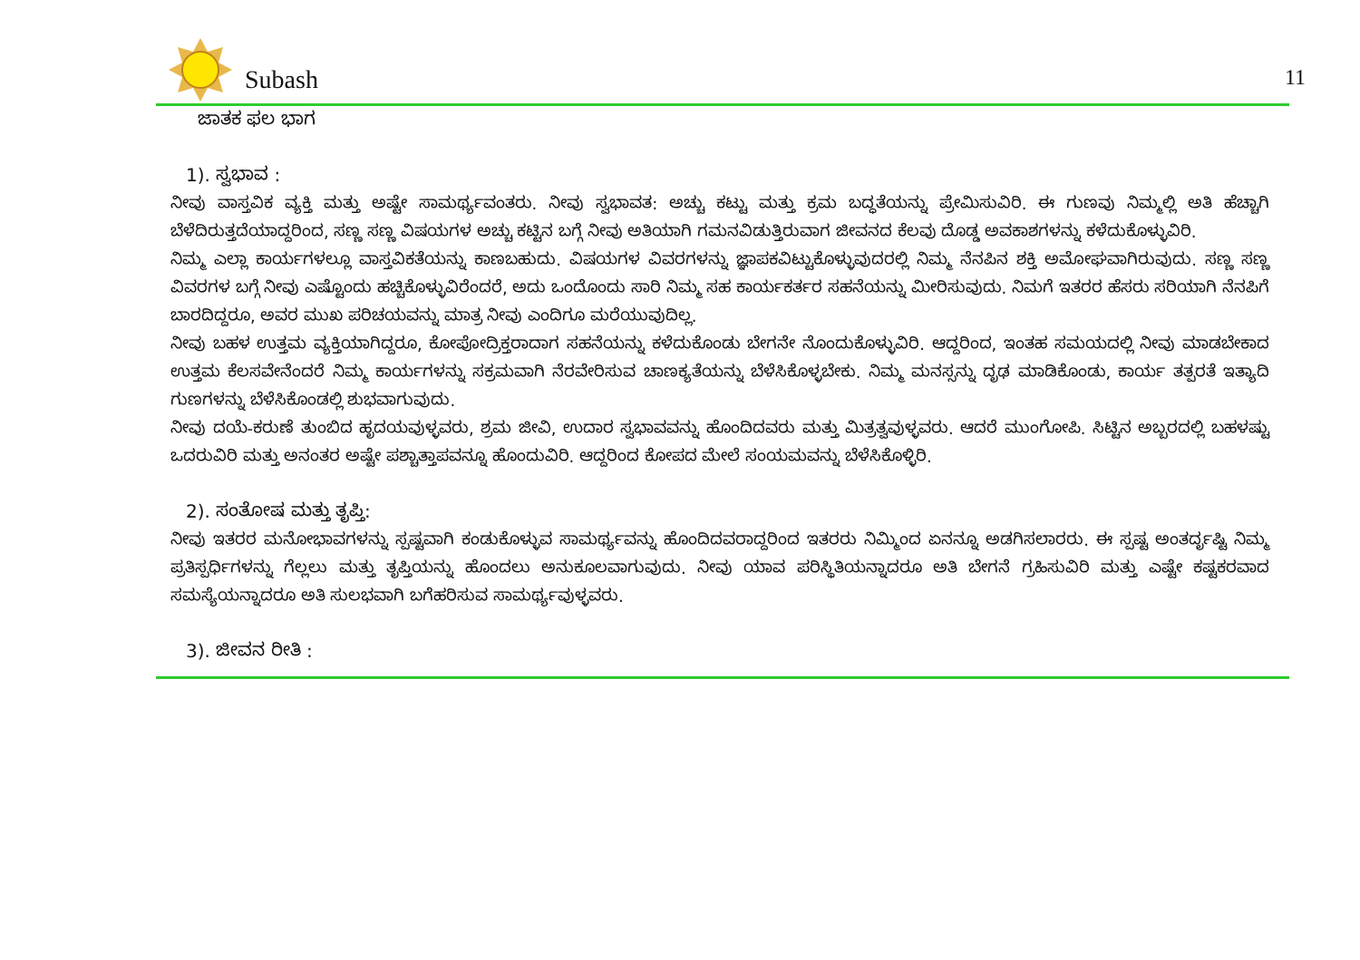Subash 11
ಜಾತಕ ಫಲ ಭಾಗ
1). ಸ್ವಭಾವ :
ನೀವು ವಾಸ್ತವಿಕ ವ್ಯಕ್ತಿ ಮತ್ತು ಅಷ್ಟೇ ಸಾಮರ್ಥ್ಯವಂತರು. ನೀವು ಸ್ವಭಾವತ: ಅಚ್ಚು ಕಟ್ಟು ಮತ್ತು ಕ್ರಮ ಬದ್ಧತೆಯನ್ನು ಪ್ರೇಮಿಸುವಿರಿ. ಈ ಗುಣವು ನಿಮ್ಮಲ್ಲಿ ಅತಿ ಹೆಚ್ಚಾಗಿ ಬೆಳೆದಿರುತ್ತದೆಯಾದ್ದರಿಂದ, ಸಣ್ಣ ಸಣ್ಣ ವಿಷಯಗಳ ಅಚ್ಚು ಕಟ್ಟಿನ ಬಗ್ಗೆ ನೀವು ಅತಿಯಾಗಿ ಗಮನವಿಡುತ್ತಿರುವಾಗ ಜೀವನದ ಕೆಲವು ದೊಡ್ಡ ಅವಕಾಶಗಳನ್ನು ಕಳೆದುಕೊಳ್ಳುವಿರಿ.
ನಿಮ್ಮ ಎಲ್ಲಾ ಕಾರ್ಯಗಳಲ್ಲೂ ವಾಸ್ತವಿಕತೆಯನ್ನು ಕಾಣಬಹುದು. ವಿಷಯಗಳ ವಿವರಗಳನ್ನು ಜ್ಞಾಪಕವಿಟ್ಟುಕೊಳ್ಳುವುದರಲ್ಲಿ ನಿಮ್ಮ ನೆನಪಿನ ಶಕ್ತಿ ಅಮೋಘವಾಗಿರುವುದು. ಸಣ್ಣ ಸಣ್ಣ ವಿವರಗಳ ಬಗ್ಗೆ ನೀವು ಎಷ್ಟೊಂದು ಹಚ್ಚಿಕೊಳ್ಳುವಿರೆಂದರೆ, ಅದು ಒಂದೊಂದು ಸಾರಿ ನಿಮ್ಮ ಸಹ ಕಾರ್ಯಕರ್ತರ ಸಹನೆಯನ್ನು ಮೀರಿಸುವುದು. ನಿಮಗೆ ಇತರರ ಹೆಸರು ಸರಿಯಾಗಿ ನೆನಪಿಗೆ ಬಾರದಿದ್ದರೂ, ಅವರ ಮುಖ ಪರಿಚಯವನ್ನು ಮಾತ್ರ ನೀವು ಎಂದಿಗೂ ಮರೆಯುವುದಿಲ್ಲ.
ನೀವು ಬಹಳ ಉತ್ತಮ ವ್ಯಕ್ತಿಯಾಗಿದ್ದರೂ, ಕೋಪೋದ್ರಿಕ್ತರಾದಾಗ ಸಹನೆಯನ್ನು ಕಳೆದುಕೊಂಡು ಬೇಗನೇ ನೊಂದುಕೊಳ್ಳುವಿರಿ. ಆದ್ದರಿಂದ, ಇಂತಹ ಸಮಯದಲ್ಲಿ ನೀವು ಮಾಡಬೇಕಾದ ಉತ್ತಮ ಕೆಲಸವೇನೆಂದರೆ ನಿಮ್ಮ ಕಾರ್ಯಗಳನ್ನು ಸಕ್ರಮವಾಗಿ ನೆರವೇರಿಸುವ ಚಾಣಕ್ಯತೆಯನ್ನು ಬೆಳೆಸಿಕೊಳ್ಳಬೇಕು. ನಿಮ್ಮ ಮನಸ್ಸನ್ನು ದೃಢ ಮಾಡಿಕೊಂಡು, ಕಾರ್ಯ ತತ್ಪರತೆ ಇತ್ಯಾದಿ ಗುಣಗಳನ್ನು ಬೆಳೆಸಿಕೊಂಡಲ್ಲಿ ಶುಭವಾಗುವುದು.
ನೀವು ದಯೆ-ಕರುಣೆ ತುಂಬಿದ ಹೃದಯವುಳ್ಳವರು, ಶ್ರಮ ಜೀವಿ, ಉದಾರ ಸ್ವಭಾವವನ್ನು ಹೊಂದಿದವರು ಮತ್ತು ಮಿತ್ರತ್ವವುಳ್ಳವರು. ಆದರೆ ಮುಂಗೋಪಿ. ಸಿಟ್ಟಿನ ಅಬ್ಬರದಲ್ಲಿ ಬಹಳಷ್ಟು ಒದರುವಿರಿ ಮತ್ತು ಅನಂತರ ಅಷ್ಟೇ ಪಶ್ಚಾತ್ತಾಪವನ್ನೂ ಹೊಂದುವಿರಿ. ಆದ್ದರಿಂದ ಕೋಪದ ಮೇಲೆ ಸಂಯಮವನ್ನು ಬೆಳೆಸಿಕೊಳ್ಳಿರಿ.
2). ಸಂತೋಷ ಮತ್ತು ತೃಪ್ತಿ:
ನೀವು ಇತರರ ಮನೋಭಾವಗಳನ್ನು ಸ್ಪಷ್ಟವಾಗಿ ಕಂಡುಕೊಳ್ಳುವ ಸಾಮರ್ಥ್ಯವನ್ನು ಹೊಂದಿದವರಾದ್ದರಿಂದ ಇತರರು ನಿಮ್ಮಿಂದ ಏನನ್ನೂ ಅಡಗಿಸಲಾರರು. ಈ ಸ್ಪಷ್ಟ ಅಂತರ್ದೃಷ್ಟಿ ನಿಮ್ಮ ಪ್ರತಿಸ್ಪರ್ಧಿಗಳನ್ನು ಗೆಲ್ಲಲು ಮತ್ತು ತೃಪ್ತಿಯನ್ನು ಹೊಂದಲು ಅನುಕೂಲವಾಗುವುದು. ನೀವು ಯಾವ ಪರಿಸ್ಥಿತಿಯನ್ನಾದರೂ ಅತಿ ಬೇಗನೆ ಗ್ರಹಿಸುವಿರಿ ಮತ್ತು ಎಷ್ಟೇ ಕಷ್ಟಕರವಾದ ಸಮಸ್ಯೆಯನ್ನಾದರೂ ಅತಿ ಸುಲಭವಾಗಿ ಬಗೆಹರಿಸುವ ಸಾಮರ್ಥ್ಯವುಳ್ಳವರು.
3). ಜೀವನ ರೀತಿ :